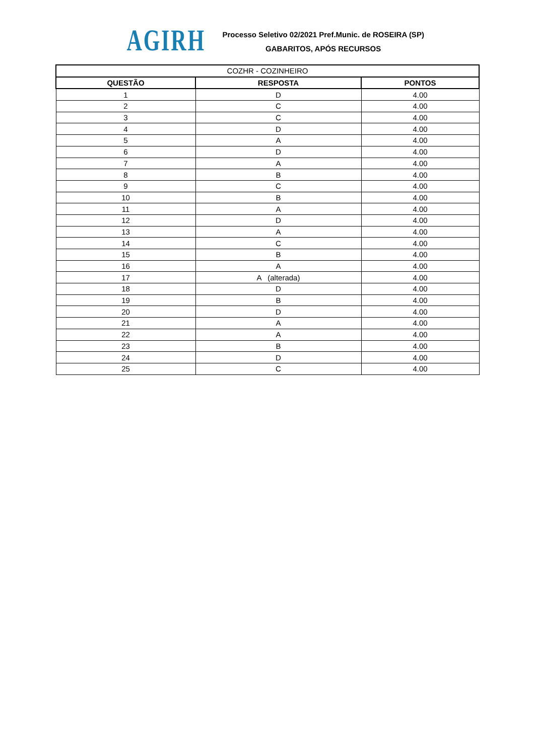AGIRH
Processo Seletivo 02/2021 Pref.Munic. de ROSEIRA (SP)
GABARITOS, APÓS RECURSOS
| COZHR - COZINHEIRO | | |
| --- | --- | --- |
| QUESTÃO | RESPOSTA | PONTOS |
| 1 | D | 4.00 |
| 2 | C | 4.00 |
| 3 | C | 4.00 |
| 4 | D | 4.00 |
| 5 | A | 4.00 |
| 6 | D | 4.00 |
| 7 | A | 4.00 |
| 8 | B | 4.00 |
| 9 | C | 4.00 |
| 10 | B | 4.00 |
| 11 | A | 4.00 |
| 12 | D | 4.00 |
| 13 | A | 4.00 |
| 14 | C | 4.00 |
| 15 | B | 4.00 |
| 16 | A | 4.00 |
| 17 | A (alterada) | 4.00 |
| 18 | D | 4.00 |
| 19 | B | 4.00 |
| 20 | D | 4.00 |
| 21 | A | 4.00 |
| 22 | A | 4.00 |
| 23 | B | 4.00 |
| 24 | D | 4.00 |
| 25 | C | 4.00 |